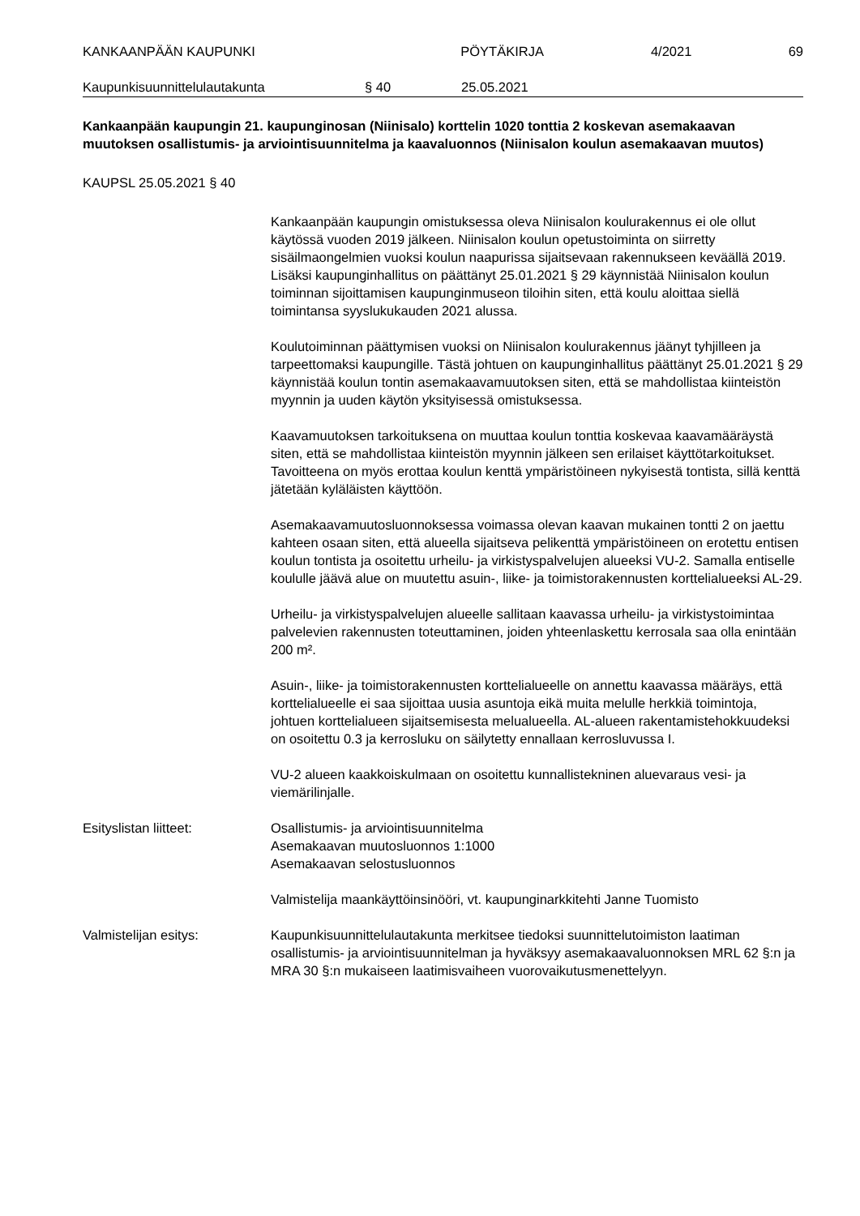KANKAANPÄÄN KAUPUNKI PÖYTÄKIRJA 4/2021 69
Kaupunkisuunnittelulautakunta § 40 25.05.2021
Kankaanpään kaupungin 21. kaupunginosan (Niinisalo) korttelin 1020 tonttia 2 koskevan asemakaavan muutoksen osallistumis- ja arviointisuunnitelma ja kaavaluonnos (Niinisalon koulun asemakaavan muutos)
KAUPSL 25.05.2021 § 40
Kankaanpään kaupungin omistuksessa oleva Niinisalon koulurakennus ei ole ollut käytössä vuoden 2019 jälkeen. Niinisalon koulun opetustoiminta on siirretty sisäilmaongelmien vuoksi koulun naapurissa sijaitsevaan rakennukseen keväällä 2019. Lisäksi kaupunginhallitus on päättänyt 25.01.2021 § 29 käynnistää Niinisalon koulun toiminnan sijoittamisen kaupunginmuseon tiloihin siten, että koulu aloittaa siellä toimintansa syyslukukauden 2021 alussa.
Koulutoiminnan päättymisen vuoksi on Niinisalon koulurakennus jäänyt tyhjilleen ja tarpeettomaksi kaupungille. Tästä johtuen on kaupunginhallitus päättänyt 25.01.2021 § 29 käynnistää koulun tontin asemakaavamuutoksen siten, että se mahdollistaa kiinteistön myynnin ja uuden käytön yksityisessä omistuksessa.
Kaavamuutoksen tarkoituksena on muuttaa koulun tonttia koskevaa kaavamääräystä siten, että se mahdollistaa kiinteistön myynnin jälkeen sen erilaiset käyttötarkoitukset. Tavoitteena on myös erottaa koulun kenttä ympäristöineen nykyisestä tontista, sillä kenttä jätetään kyläläisten käyttöön.
Asemakaavamuutosluonnoksessa voimassa olevan kaavan mukainen tontti 2 on jaettu kahteen osaan siten, että alueella sijaitseva pelikenttä ympäristöineen on erotettu entisen koulun tontista ja osoitettu urheilu- ja virkistyspalvelujen alueeksi VU-2. Samalla entiselle koululle jäävä alue on muutettu asuin-, liike- ja toimistorakennusten korttelialueeksi AL-29.
Urheilu- ja virkistyspalvelujen alueelle sallitaan kaavassa urheilu- ja virkistystoimintaa palvelevien rakennusten toteuttaminen, joiden yhteenlaskettu kerrosala saa olla enintään 200 m².
Asuin-, liike- ja toimistorakennusten korttelialueelle on annettu kaavassa määräys, että korttelialueelle ei saa sijoittaa uusia asuntoja eikä muita melulle herkkiä toimintoja, johtuen korttelialueen sijaitsemisesta melualueella. AL-alueen rakentamistehokkuudeksi on osoitettu 0.3 ja kerrosluku on säilytetty ennallaan kerrosluvussa I.
VU-2 alueen kaakkoiskulmaan on osoitettu kunnallistekninen aluevaraus vesi- ja viemärilinjalle.
Esityslistan liitteet: Osallistumis- ja arviointisuunnitelma
Asemakaavan muutosluonnos 1:1000
Asemakaavan selostusluonnos
Valmistelija maankäyttöinsinööri, vt. kaupunginarkkitehti Janne Tuomisto
Valmistelijan esitys: Kaupunkisuunnittelulautakunta merkitsee tiedoksi suunnittelutoimiston laatiman osallistumis- ja arviointisuunnitelman ja hyväksyy asemakaavaluonnoksen MRL 62 §:n ja MRA 30 §:n mukaiseen laatimisvaiheen vuorovaikutusmenettelyyn.